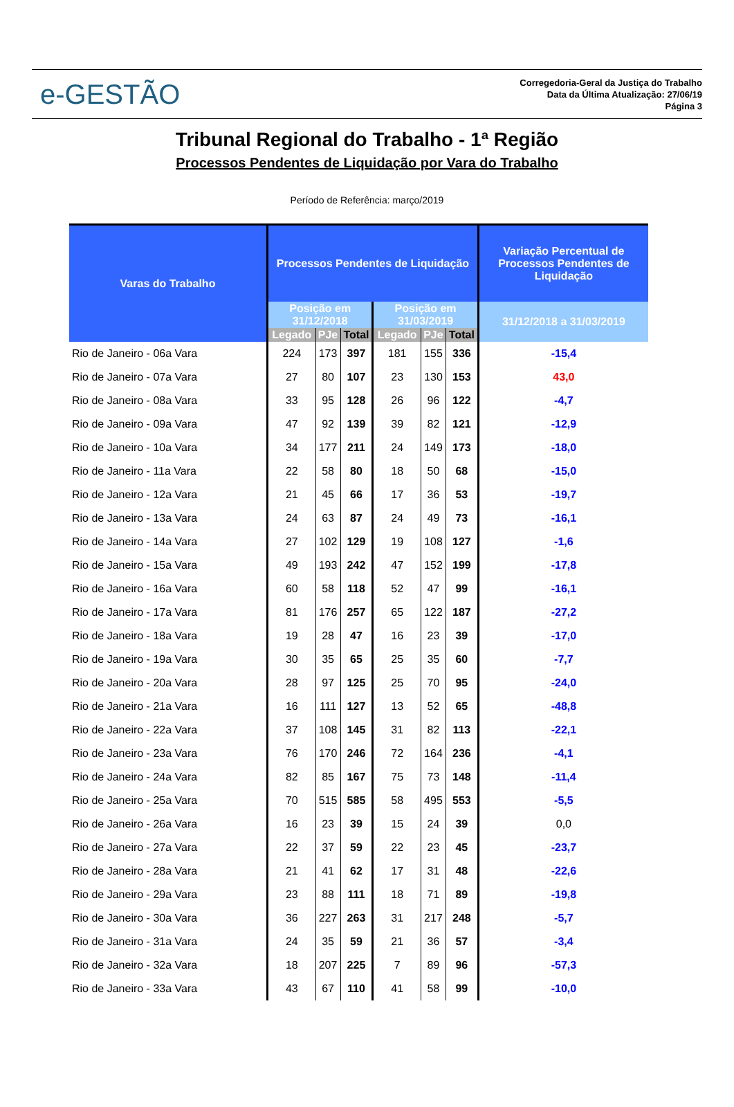e-GESTÃO
Corregedoria-Geral da Justiça do Trabalho
Data da Última Atualização: 27/06/19
Página 3
Tribunal Regional do Trabalho - 1ª Região
Processos Pendentes de Liquidação por Vara do Trabalho
Período de Referência: março/2019
| Varas do Trabalho | Processos Pendentes de Liquidação | | | | | | Variação Percentual de Processos Pendentes de Liquidação |
| --- | --- | --- | --- | --- | --- | --- | --- |
| | Posição em 31/12/2018 | | | Posição em 31/03/2019 | | | 31/12/2018 a 31/03/2019 |
| | Legado | PJe | Total | Legado | PJe | Total | |
| Rio de Janeiro - 06a Vara | 224 | 173 | 397 | 181 | 155 | 336 | -15,4 |
| Rio de Janeiro - 07a Vara | 27 | 80 | 107 | 23 | 130 | 153 | 43,0 |
| Rio de Janeiro - 08a Vara | 33 | 95 | 128 | 26 | 96 | 122 | -4,7 |
| Rio de Janeiro - 09a Vara | 47 | 92 | 139 | 39 | 82 | 121 | -12,9 |
| Rio de Janeiro - 10a Vara | 34 | 177 | 211 | 24 | 149 | 173 | -18,0 |
| Rio de Janeiro - 11a Vara | 22 | 58 | 80 | 18 | 50 | 68 | -15,0 |
| Rio de Janeiro - 12a Vara | 21 | 45 | 66 | 17 | 36 | 53 | -19,7 |
| Rio de Janeiro - 13a Vara | 24 | 63 | 87 | 24 | 49 | 73 | -16,1 |
| Rio de Janeiro - 14a Vara | 27 | 102 | 129 | 19 | 108 | 127 | -1,6 |
| Rio de Janeiro - 15a Vara | 49 | 193 | 242 | 47 | 152 | 199 | -17,8 |
| Rio de Janeiro - 16a Vara | 60 | 58 | 118 | 52 | 47 | 99 | -16,1 |
| Rio de Janeiro - 17a Vara | 81 | 176 | 257 | 65 | 122 | 187 | -27,2 |
| Rio de Janeiro - 18a Vara | 19 | 28 | 47 | 16 | 23 | 39 | -17,0 |
| Rio de Janeiro - 19a Vara | 30 | 35 | 65 | 25 | 35 | 60 | -7,7 |
| Rio de Janeiro - 20a Vara | 28 | 97 | 125 | 25 | 70 | 95 | -24,0 |
| Rio de Janeiro - 21a Vara | 16 | 111 | 127 | 13 | 52 | 65 | -48,8 |
| Rio de Janeiro - 22a Vara | 37 | 108 | 145 | 31 | 82 | 113 | -22,1 |
| Rio de Janeiro - 23a Vara | 76 | 170 | 246 | 72 | 164 | 236 | -4,1 |
| Rio de Janeiro - 24a Vara | 82 | 85 | 167 | 75 | 73 | 148 | -11,4 |
| Rio de Janeiro - 25a Vara | 70 | 515 | 585 | 58 | 495 | 553 | -5,5 |
| Rio de Janeiro - 26a Vara | 16 | 23 | 39 | 15 | 24 | 39 | 0,0 |
| Rio de Janeiro - 27a Vara | 22 | 37 | 59 | 22 | 23 | 45 | -23,7 |
| Rio de Janeiro - 28a Vara | 21 | 41 | 62 | 17 | 31 | 48 | -22,6 |
| Rio de Janeiro - 29a Vara | 23 | 88 | 111 | 18 | 71 | 89 | -19,8 |
| Rio de Janeiro - 30a Vara | 36 | 227 | 263 | 31 | 217 | 248 | -5,7 |
| Rio de Janeiro - 31a Vara | 24 | 35 | 59 | 21 | 36 | 57 | -3,4 |
| Rio de Janeiro - 32a Vara | 18 | 207 | 225 | 7 | 89 | 96 | -57,3 |
| Rio de Janeiro - 33a Vara | 43 | 67 | 110 | 41 | 58 | 99 | -10,0 |